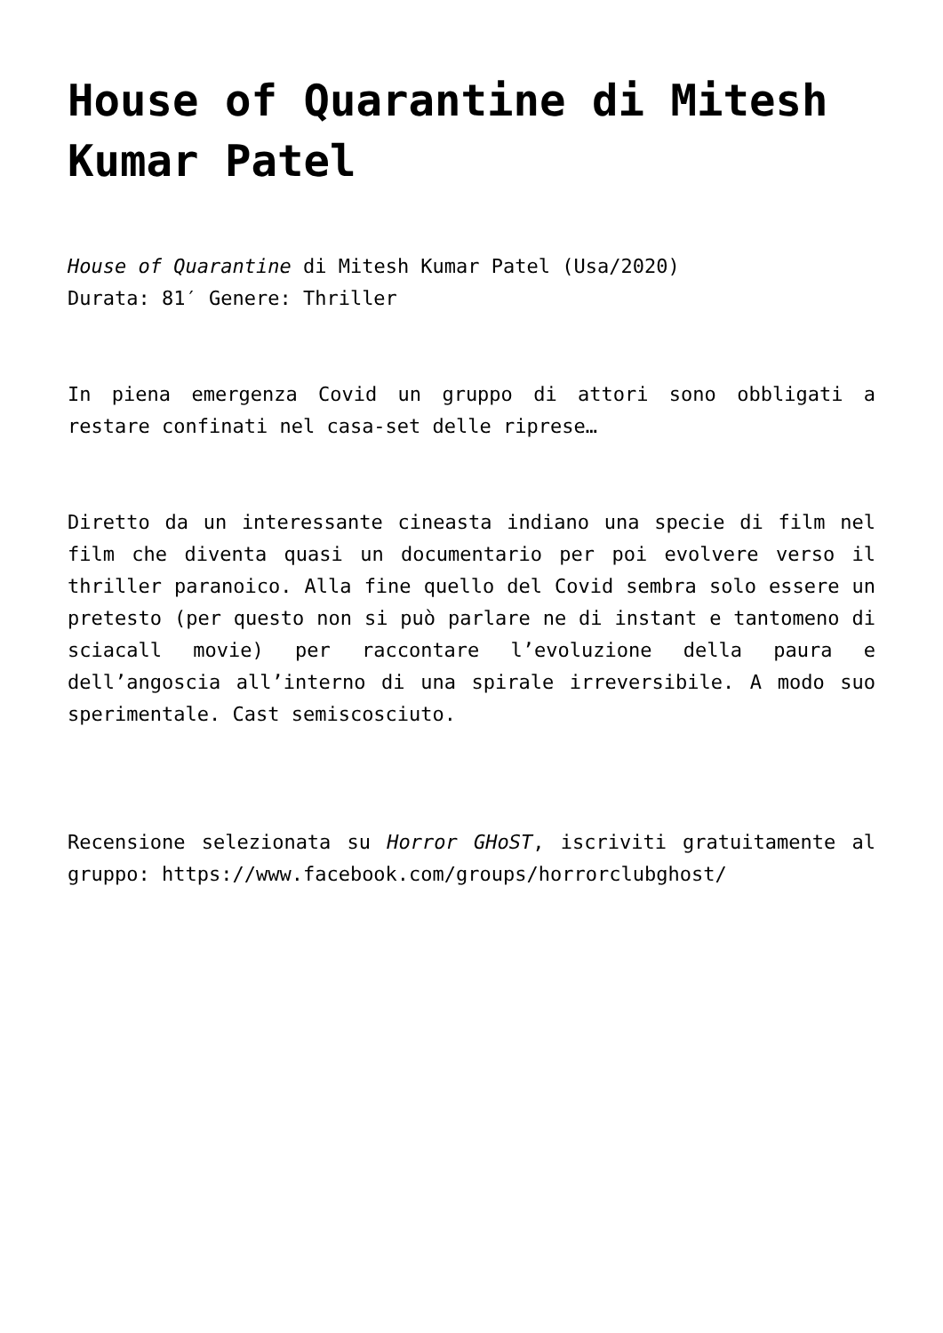House of Quarantine di Mitesh Kumar Patel
House of Quarantine di Mitesh Kumar Patel (Usa/2020)
Durata: 81′ Genere: Thriller
In piena emergenza Covid un gruppo di attori sono obbligati a restare confinati nel casa-set delle riprese…
Diretto da un interessante cineasta indiano una specie di film nel film che diventa quasi un documentario per poi evolvere verso il thriller paranoico. Alla fine quello del Covid sembra solo essere un pretesto (per questo non si può parlare ne di instant e tantomeno di sciacall movie) per raccontare l’evoluzione della paura e dell’angoscia all’interno di una spirale irreversibile. A modo suo sperimentale. Cast semiscosciuto.
Recensione selezionata su Horror GHoST, iscriviti gratuitamente al gruppo: https://www.facebook.com/groups/horrorclubghost/